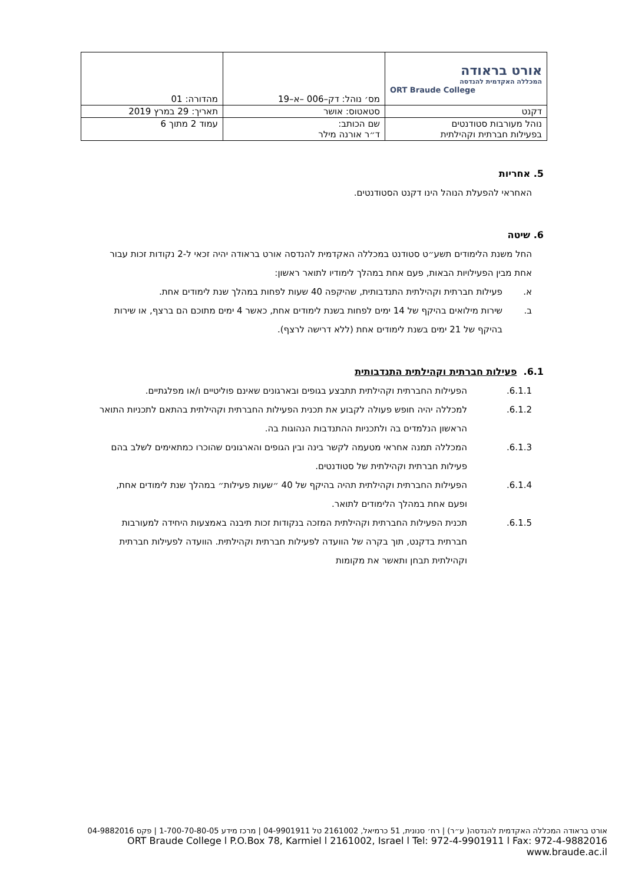| אורט בראודה המכללה האקדמית להנדסה ORT Braude College | מס׳ נוהל: דק–006 –א–19 | מהדורה: 01 |
| דקנט | סטאטוס: אושר | תאריך: 29 במרץ 2019 |
| נוהל מעורבות סטודנטים בפעילות חברתית וקהילתית | שם הכותב: ד״ר אורנה מילר | עמוד 2 מתוך 6 |
5. אחריות
האחראי להפעלת הנוהל הינו דקנט הסטודנטים.
6. שיטה
החל משנת הלימודים תשע״ט סטודנט במכללה האקדמית להנדסה אורט בראודה יהיה זכאי ל-2 נקודות זכות עבור אחת מבין הפעילויות הבאות, פעם אחת במהלך לימודיו לתואר ראשון:
א. פעילות חברתית וקהילתית התנדבותית, שהיקפה 40 שעות לפחות במהלך שנת לימודים אחת.
ב. שירות מילואים בהיקף של 14 ימים לפחות בשנת לימודים אחת, כאשר 4 ימים מתוכם הם ברצף, או שירות בהיקף של 21 ימים בשנת לימודים אחת (ללא דרישה לרצף).
6.1. פעילות חברתית וקהילתית התנדבותית
6.1.1. הפעילות החברתית וקהילתית תתבצע בגופים ובארגונים שאינם פוליטיים ו/או מפלגתיים.
6.1.2. למכללה יהיה חופש פעולה לקבוע את תכנית הפעילות החברתית וקהילתית בהתאם לתכניות התואר הראשון הנלמדים בה ולתכניות ההתנדבות הנהוגות בה.
6.1.3. המכללה תמנה אחראי מטעמה לקשר בינה ובין הגופים והארגונים שהוכרו כמתאימים לשלב בהם פעילות חברתית וקהילתית של סטודנטים.
6.1.4. הפעילות החברתית וקהילתית תהיה בהיקף של 40 ״שעות פעילות״ במהלך שנת לימודים אחת, ופעם אחת במהלך הלימודים לתואר.
6.1.5. תכנית הפעילות החברתית וקהילתית המזכה בנקודות זכות תיבנה באמצעות היחידה למעורבות חברתית בדקנט, תוך בקרה של הוועדה לפעילות חברתית וקהילתית. הוועדה לפעילות חברתית וקהילתית תבחן ותאשר את מקומות
אורט בראודה המכללה האקדמית להנדסה( ע״ר) | רח׳ סנונית, 51 כרמיאל, 2161002 טל 04-9901911 | מרכז מידע 1-700-70-80-05 | פקס 04-9882016
ORT Braude College l P.O.Box 78, Karmiel l 2161002, Israel l Tel: 972-4-9901911 l Fax: 972-4-9882016 www.braude.ac.il